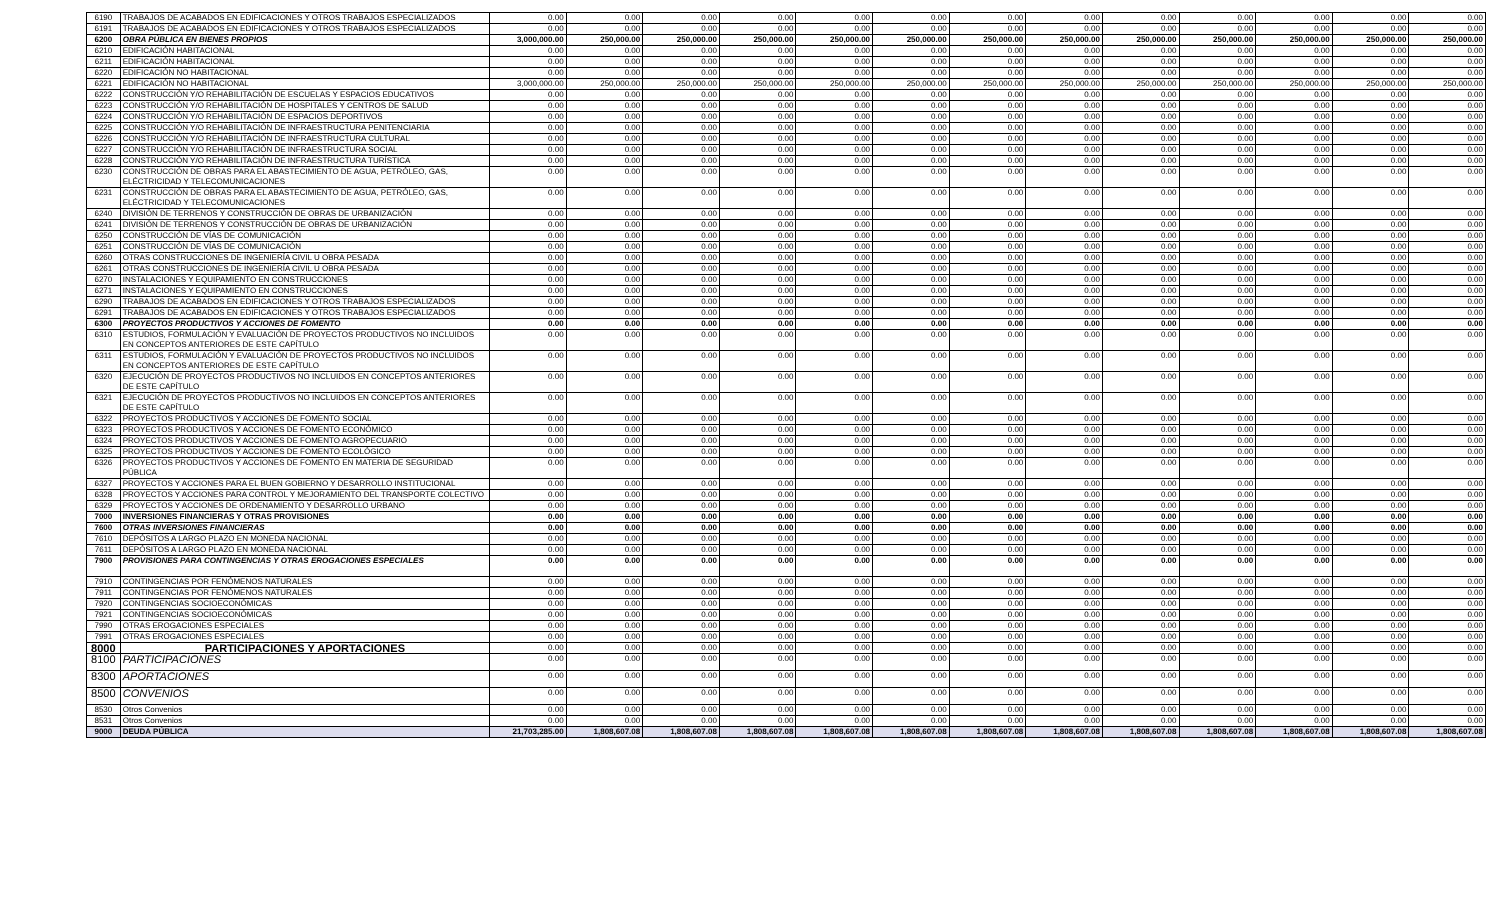| 6190 | TRABAJOS DE ACABADOS EN EDIFICACIONES Y OTROS TRABAJOS ESPECIALIZADOS | 0.00 | 0.00 | 0.00 | 0.00 | 0.00 | 0.00 | 0.00 | 0.00 | 0.00 | 0.00 | 0.00 | 0.00 | 0.00 |
| 6191 | TRABAJOS DE ACABADOS EN EDIFICACIONES Y OTROS TRABAJOS ESPECIALIZADOS | 0.00 | 0.00 | 0.00 | 0.00 | 0.00 | 0.00 | 0.00 | 0.00 | 0.00 | 0.00 | 0.00 | 0.00 | 0.00 |
| 6200 | OBRA PÚBLICA EN BIENES PROPIOS | 3,000,000.00 | 250,000.00 | 250,000.00 | 250,000.00 | 250,000.00 | 250,000.00 | 250,000.00 | 250,000.00 | 250,000.00 | 250,000.00 | 250,000.00 | 250,000.00 | 250,000.00 |
| 6210 | EDIFICACIÓN HABITACIONAL | 0.00 | 0.00 | 0.00 | 0.00 | 0.00 | 0.00 | 0.00 | 0.00 | 0.00 | 0.00 | 0.00 | 0.00 | 0.00 |
| 6211 | EDIFICACIÓN HABITACIONAL | 0.00 | 0.00 | 0.00 | 0.00 | 0.00 | 0.00 | 0.00 | 0.00 | 0.00 | 0.00 | 0.00 | 0.00 | 0.00 |
| 6220 | EDIFICACIÓN NO HABITACIONAL | 0.00 | 0.00 | 0.00 | 0.00 | 0.00 | 0.00 | 0.00 | 0.00 | 0.00 | 0.00 | 0.00 | 0.00 | 0.00 |
| 6221 | EDIFICACIÓN NO HABITACIONAL | 3,000,000.00 | 250,000.00 | 250,000.00 | 250,000.00 | 250,000.00 | 250,000.00 | 250,000.00 | 250,000.00 | 250,000.00 | 250,000.00 | 250,000.00 | 250,000.00 | 250,000.00 |
| 6222 | CONSTRUCCIÓN Y/O REHABILITACIÓN DE ESCUELAS Y ESPACIOS EDUCATIVOS | 0.00 | 0.00 | 0.00 | 0.00 | 0.00 | 0.00 | 0.00 | 0.00 | 0.00 | 0.00 | 0.00 | 0.00 | 0.00 |
| 6223 | CONSTRUCCIÓN Y/O REHABILITACIÓN DE HOSPITALES Y CENTROS DE SALUD | 0.00 | 0.00 | 0.00 | 0.00 | 0.00 | 0.00 | 0.00 | 0.00 | 0.00 | 0.00 | 0.00 | 0.00 | 0.00 |
| 6224 | CONSTRUCCIÓN Y/O REHABILITACIÓN DE ESPACIOS DEPORTIVOS | 0.00 | 0.00 | 0.00 | 0.00 | 0.00 | 0.00 | 0.00 | 0.00 | 0.00 | 0.00 | 0.00 | 0.00 | 0.00 |
| 6225 | CONSTRUCCIÓN Y/O REHABILITACIÓN DE INFRAESTRUCTURA PENITENCIARIA | 0.00 | 0.00 | 0.00 | 0.00 | 0.00 | 0.00 | 0.00 | 0.00 | 0.00 | 0.00 | 0.00 | 0.00 | 0.00 |
| 6226 | CONSTRUCCIÓN Y/O REHABILITACIÓN DE INFRAESTRUCTURA CULTURAL | 0.00 | 0.00 | 0.00 | 0.00 | 0.00 | 0.00 | 0.00 | 0.00 | 0.00 | 0.00 | 0.00 | 0.00 | 0.00 |
| 6227 | CONSTRUCCIÓN Y/O REHABILITACIÓN DE INFRAESTRUCTURA SOCIAL | 0.00 | 0.00 | 0.00 | 0.00 | 0.00 | 0.00 | 0.00 | 0.00 | 0.00 | 0.00 | 0.00 | 0.00 | 0.00 |
| 6228 | CONSTRUCCIÓN Y/O REHABILITACIÓN DE INFRAESTRUCTURA TURÍSTICA | 0.00 | 0.00 | 0.00 | 0.00 | 0.00 | 0.00 | 0.00 | 0.00 | 0.00 | 0.00 | 0.00 | 0.00 | 0.00 |
| 6230 | CONSTRUCCIÓN DE OBRAS PARA EL ABASTECIMIENTO DE AGUA, PETRÓLEO, GAS, ELÉCTRICIDAD Y TELECOMUNICACIONES | 0.00 | 0.00 | 0.00 | 0.00 | 0.00 | 0.00 | 0.00 | 0.00 | 0.00 | 0.00 | 0.00 | 0.00 | 0.00 |
| 6231 | CONSTRUCCIÓN DE OBRAS PARA EL ABASTECIMIENTO DE AGUA, PETRÓLEO, GAS, ELÉCTRICIDAD Y TELECOMUNICACIONES | 0.00 | 0.00 | 0.00 | 0.00 | 0.00 | 0.00 | 0.00 | 0.00 | 0.00 | 0.00 | 0.00 | 0.00 | 0.00 |
| 6240 | DIVISIÓN DE TERRENOS Y CONSTRUCCIÓN DE OBRAS DE URBANIZACIÓN | 0.00 | 0.00 | 0.00 | 0.00 | 0.00 | 0.00 | 0.00 | 0.00 | 0.00 | 0.00 | 0.00 | 0.00 | 0.00 |
| 6241 | DIVISIÓN DE TERRENOS Y CONSTRUCCIÓN DE OBRAS DE URBANIZACIÓN | 0.00 | 0.00 | 0.00 | 0.00 | 0.00 | 0.00 | 0.00 | 0.00 | 0.00 | 0.00 | 0.00 | 0.00 | 0.00 |
| 6250 | CONSTRUCCIÓN DE VÍAS DE COMUNICACIÓN | 0.00 | 0.00 | 0.00 | 0.00 | 0.00 | 0.00 | 0.00 | 0.00 | 0.00 | 0.00 | 0.00 | 0.00 | 0.00 |
| 6251 | CONSTRUCCIÓN DE VÍAS DE COMUNICACIÓN | 0.00 | 0.00 | 0.00 | 0.00 | 0.00 | 0.00 | 0.00 | 0.00 | 0.00 | 0.00 | 0.00 | 0.00 | 0.00 |
| 6260 | OTRAS CONSTRUCCIONES DE INGENIERÍA CIVIL U OBRA PESADA | 0.00 | 0.00 | 0.00 | 0.00 | 0.00 | 0.00 | 0.00 | 0.00 | 0.00 | 0.00 | 0.00 | 0.00 | 0.00 |
| 6261 | OTRAS CONSTRUCCIONES DE INGENIERÍA CIVIL U OBRA PESADA | 0.00 | 0.00 | 0.00 | 0.00 | 0.00 | 0.00 | 0.00 | 0.00 | 0.00 | 0.00 | 0.00 | 0.00 | 0.00 |
| 6270 | INSTALACIONES Y EQUIPAMIENTO EN CONSTRUCCIONES | 0.00 | 0.00 | 0.00 | 0.00 | 0.00 | 0.00 | 0.00 | 0.00 | 0.00 | 0.00 | 0.00 | 0.00 | 0.00 |
| 6271 | INSTALACIONES Y EQUIPAMIENTO EN CONSTRUCCIONES | 0.00 | 0.00 | 0.00 | 0.00 | 0.00 | 0.00 | 0.00 | 0.00 | 0.00 | 0.00 | 0.00 | 0.00 | 0.00 |
| 6290 | TRABAJOS DE ACABADOS EN EDIFICACIONES Y OTROS TRABAJOS ESPECIALIZADOS | 0.00 | 0.00 | 0.00 | 0.00 | 0.00 | 0.00 | 0.00 | 0.00 | 0.00 | 0.00 | 0.00 | 0.00 | 0.00 |
| 6291 | TRABAJOS DE ACABADOS EN EDIFICACIONES Y OTROS TRABAJOS ESPECIALIZADOS | 0.00 | 0.00 | 0.00 | 0.00 | 0.00 | 0.00 | 0.00 | 0.00 | 0.00 | 0.00 | 0.00 | 0.00 | 0.00 |
| 6300 | PROYECTOS PRODUCTIVOS Y ACCIONES DE FOMENTO | 0.00 | 0.00 | 0.00 | 0.00 | 0.00 | 0.00 | 0.00 | 0.00 | 0.00 | 0.00 | 0.00 | 0.00 | 0.00 |
| 6310 | ESTUDIOS, FORMULACIÓN Y EVALUACIÓN DE PROYECTOS PRODUCTIVOS NO INCLUIDOS EN CONCEPTOS ANTERIORES DE ESTE CAPÍTULO | 0.00 | 0.00 | 0.00 | 0.00 | 0.00 | 0.00 | 0.00 | 0.00 | 0.00 | 0.00 | 0.00 | 0.00 | 0.00 |
| 6311 | ESTUDIOS, FORMULACIÓN Y EVALUACIÓN DE PROYECTOS PRODUCTIVOS NO INCLUIDOS EN CONCEPTOS ANTERIORES DE ESTE CAPÍTULO | 0.00 | 0.00 | 0.00 | 0.00 | 0.00 | 0.00 | 0.00 | 0.00 | 0.00 | 0.00 | 0.00 | 0.00 | 0.00 |
| 6320 | EJECUCIÓN DE PROYECTOS PRODUCTIVOS NO INCLUIDOS EN CONCEPTOS ANTERIORES DE ESTE CAPÍTULO | 0.00 | 0.00 | 0.00 | 0.00 | 0.00 | 0.00 | 0.00 | 0.00 | 0.00 | 0.00 | 0.00 | 0.00 | 0.00 |
| 6321 | EJECUCIÓN DE PROYECTOS PRODUCTIVOS NO INCLUIDOS EN CONCEPTOS ANTERIORES DE ESTE CAPÍTULO | 0.00 | 0.00 | 0.00 | 0.00 | 0.00 | 0.00 | 0.00 | 0.00 | 0.00 | 0.00 | 0.00 | 0.00 | 0.00 |
| 6322 | PROYECTOS PRODUCTIVOS Y ACCIONES DE FOMENTO SOCIAL | 0.00 | 0.00 | 0.00 | 0.00 | 0.00 | 0.00 | 0.00 | 0.00 | 0.00 | 0.00 | 0.00 | 0.00 | 0.00 |
| 6323 | PROYECTOS PRODUCTIVOS Y ACCIONES DE FOMENTO ECONÓMICO | 0.00 | 0.00 | 0.00 | 0.00 | 0.00 | 0.00 | 0.00 | 0.00 | 0.00 | 0.00 | 0.00 | 0.00 | 0.00 |
| 6324 | PROYECTOS PRODUCTIVOS Y ACCIONES DE FOMENTO AGROPECUARIO | 0.00 | 0.00 | 0.00 | 0.00 | 0.00 | 0.00 | 0.00 | 0.00 | 0.00 | 0.00 | 0.00 | 0.00 | 0.00 |
| 6325 | PROYECTOS PRODUCTIVOS Y ACCIONES DE FOMENTO ECOLÓGICO | 0.00 | 0.00 | 0.00 | 0.00 | 0.00 | 0.00 | 0.00 | 0.00 | 0.00 | 0.00 | 0.00 | 0.00 | 0.00 |
| 6326 | PROYECTOS PRODUCTIVOS Y ACCIONES DE FOMENTO EN MATERIA DE SEGURIDAD PÚBLICA | 0.00 | 0.00 | 0.00 | 0.00 | 0.00 | 0.00 | 0.00 | 0.00 | 0.00 | 0.00 | 0.00 | 0.00 | 0.00 |
| 6327 | PROYECTOS Y ACCIONES PARA EL BUEN GOBIERNO Y DESARROLLO INSTITUCIONAL | 0.00 | 0.00 | 0.00 | 0.00 | 0.00 | 0.00 | 0.00 | 0.00 | 0.00 | 0.00 | 0.00 | 0.00 | 0.00 |
| 6328 | PROYECTOS Y ACCIONES PARA CONTROL Y MEJORAMIENTO DEL TRANSPORTE COLECTIVO | 0.00 | 0.00 | 0.00 | 0.00 | 0.00 | 0.00 | 0.00 | 0.00 | 0.00 | 0.00 | 0.00 | 0.00 | 0.00 |
| 6329 | PROYECTOS Y ACCIONES DE ORDENAMIENTO Y DESARROLLO URBANO | 0.00 | 0.00 | 0.00 | 0.00 | 0.00 | 0.00 | 0.00 | 0.00 | 0.00 | 0.00 | 0.00 | 0.00 | 0.00 |
| 7000 | INVERSIONES FINANCIERAS Y OTRAS PROVISIONES | 0.00 | 0.00 | 0.00 | 0.00 | 0.00 | 0.00 | 0.00 | 0.00 | 0.00 | 0.00 | 0.00 | 0.00 | 0.00 |
| 7600 | OTRAS INVERSIONES FINANCIERAS | 0.00 | 0.00 | 0.00 | 0.00 | 0.00 | 0.00 | 0.00 | 0.00 | 0.00 | 0.00 | 0.00 | 0.00 | 0.00 |
| 7610 | DEPÓSITOS A LARGO PLAZO EN MONEDA NACIONAL | 0.00 | 0.00 | 0.00 | 0.00 | 0.00 | 0.00 | 0.00 | 0.00 | 0.00 | 0.00 | 0.00 | 0.00 | 0.00 |
| 7611 | DEPÓSITOS A LARGO PLAZO EN MONEDA NACIONAL | 0.00 | 0.00 | 0.00 | 0.00 | 0.00 | 0.00 | 0.00 | 0.00 | 0.00 | 0.00 | 0.00 | 0.00 | 0.00 |
| 7900 | PROVISIONES PARA CONTINGENCIAS Y OTRAS EROGACIONES ESPECIALES | 0.00 | 0.00 | 0.00 | 0.00 | 0.00 | 0.00 | 0.00 | 0.00 | 0.00 | 0.00 | 0.00 | 0.00 | 0.00 |
| 7910 | CONTINGENCIAS POR FENÓMENOS NATURALES | 0.00 | 0.00 | 0.00 | 0.00 | 0.00 | 0.00 | 0.00 | 0.00 | 0.00 | 0.00 | 0.00 | 0.00 | 0.00 |
| 7911 | CONTINGENCIAS POR FENÓMENOS NATURALES | 0.00 | 0.00 | 0.00 | 0.00 | 0.00 | 0.00 | 0.00 | 0.00 | 0.00 | 0.00 | 0.00 | 0.00 | 0.00 |
| 7920 | CONTINGENCIAS SOCIOECONÓMICAS | 0.00 | 0.00 | 0.00 | 0.00 | 0.00 | 0.00 | 0.00 | 0.00 | 0.00 | 0.00 | 0.00 | 0.00 | 0.00 |
| 7921 | CONTINGENCIAS SOCIOECONÓMICAS | 0.00 | 0.00 | 0.00 | 0.00 | 0.00 | 0.00 | 0.00 | 0.00 | 0.00 | 0.00 | 0.00 | 0.00 | 0.00 |
| 7990 | OTRAS EROGACIONES ESPECIALES | 0.00 | 0.00 | 0.00 | 0.00 | 0.00 | 0.00 | 0.00 | 0.00 | 0.00 | 0.00 | 0.00 | 0.00 | 0.00 |
| 7991 | OTRAS EROGACIONES ESPECIALES | 0.00 | 0.00 | 0.00 | 0.00 | 0.00 | 0.00 | 0.00 | 0.00 | 0.00 | 0.00 | 0.00 | 0.00 | 0.00 |
| 8000 | PARTICIPACIONES Y APORTACIONES | 0.00 | 0.00 | 0.00 | 0.00 | 0.00 | 0.00 | 0.00 | 0.00 | 0.00 | 0.00 | 0.00 | 0.00 | 0.00 |
| 8100 | PARTICIPACIONES | 0.00 | 0.00 | 0.00 | 0.00 | 0.00 | 0.00 | 0.00 | 0.00 | 0.00 | 0.00 | 0.00 | 0.00 | 0.00 |
| 8300 | APORTACIONES | 0.00 | 0.00 | 0.00 | 0.00 | 0.00 | 0.00 | 0.00 | 0.00 | 0.00 | 0.00 | 0.00 | 0.00 | 0.00 |
| 8500 | CONVENIOS | 0.00 | 0.00 | 0.00 | 0.00 | 0.00 | 0.00 | 0.00 | 0.00 | 0.00 | 0.00 | 0.00 | 0.00 | 0.00 |
| 8530 | Otros Convenios | 0.00 | 0.00 | 0.00 | 0.00 | 0.00 | 0.00 | 0.00 | 0.00 | 0.00 | 0.00 | 0.00 | 0.00 | 0.00 |
| 8531 | Otros Convenios | 0.00 | 0.00 | 0.00 | 0.00 | 0.00 | 0.00 | 0.00 | 0.00 | 0.00 | 0.00 | 0.00 | 0.00 | 0.00 |
| 9000 | DEUDA PÚBLICA | 21,703,285.00 | 1,808,607.08 | 1,808,607.08 | 1,808,607.08 | 1,808,607.08 | 1,808,607.08 | 1,808,607.08 | 1,808,607.08 | 1,808,607.08 | 1,808,607.08 | 1,808,607.08 | 1,808,607.08 | 1,808,607.08 |